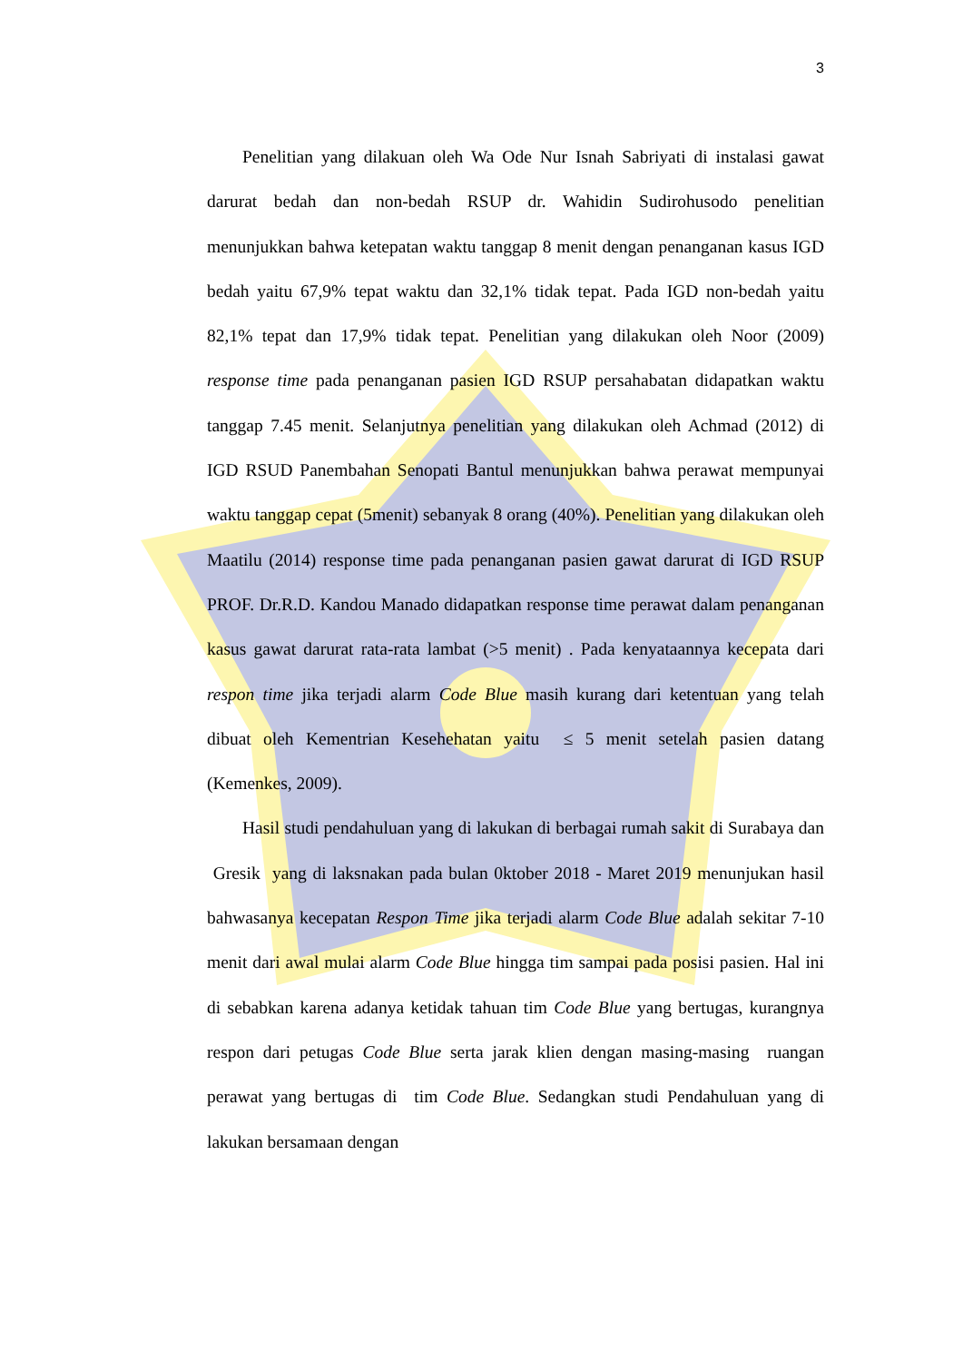3
Penelitian yang dilakuan oleh Wa Ode Nur Isnah Sabriyati di instalasi gawat darurat bedah dan non-bedah RSUP dr. Wahidin Sudirohusodo penelitian menunjukkan bahwa ketepatan waktu tanggap 8 menit dengan penanganan kasus IGD bedah yaitu 67,9% tepat waktu dan 32,1% tidak tepat. Pada IGD non-bedah yaitu 82,1% tepat dan 17,9% tidak tepat. Penelitian yang dilakukan oleh Noor (2009) response time pada penanganan pasien IGD RSUP persahabatan didapatkan waktu tanggap 7.45 menit. Selanjutnya penelitian yang dilakukan oleh Achmad (2012) di IGD RSUD Panembahan Senopati Bantul menunjukkan bahwa perawat mempunyai waktu tanggap cepat (5menit) sebanyak 8 orang (40%). Penelitian yang dilakukan oleh Maatilu (2014) response time pada penanganan pasien gawat darurat di IGD RSUP PROF. Dr.R.D. Kandou Manado didapatkan response time perawat dalam penanganan kasus gawat darurat rata-rata lambat (>5 menit) . Pada kenyataannya kecepata dari respon time jika terjadi alarm Code Blue masih kurang dari ketentuan yang telah dibuat oleh Kementrian Kesehehatan yaitu ≤ 5 menit setelah pasien datang (Kemenkes, 2009).
Hasil studi pendahuluan yang di lakukan di berbagai rumah sakit di Surabaya dan Gresik yang di laksnakan pada bulan 0ktober 2018 - Maret 2019 menunjukan hasil bahwasanya kecepatan Respon Time jika terjadi alarm Code Blue adalah sekitar 7-10 menit dari awal mulai alarm Code Blue hingga tim sampai pada posisi pasien. Hal ini di sebabkan karena adanya ketidak tahuan tim Code Blue yang bertugas, kurangnya respon dari petugas Code Blue serta jarak klien dengan masing-masing ruangan perawat yang bertugas di tim Code Blue. Sedangkan studi Pendahuluan yang di lakukan bersamaan dengan